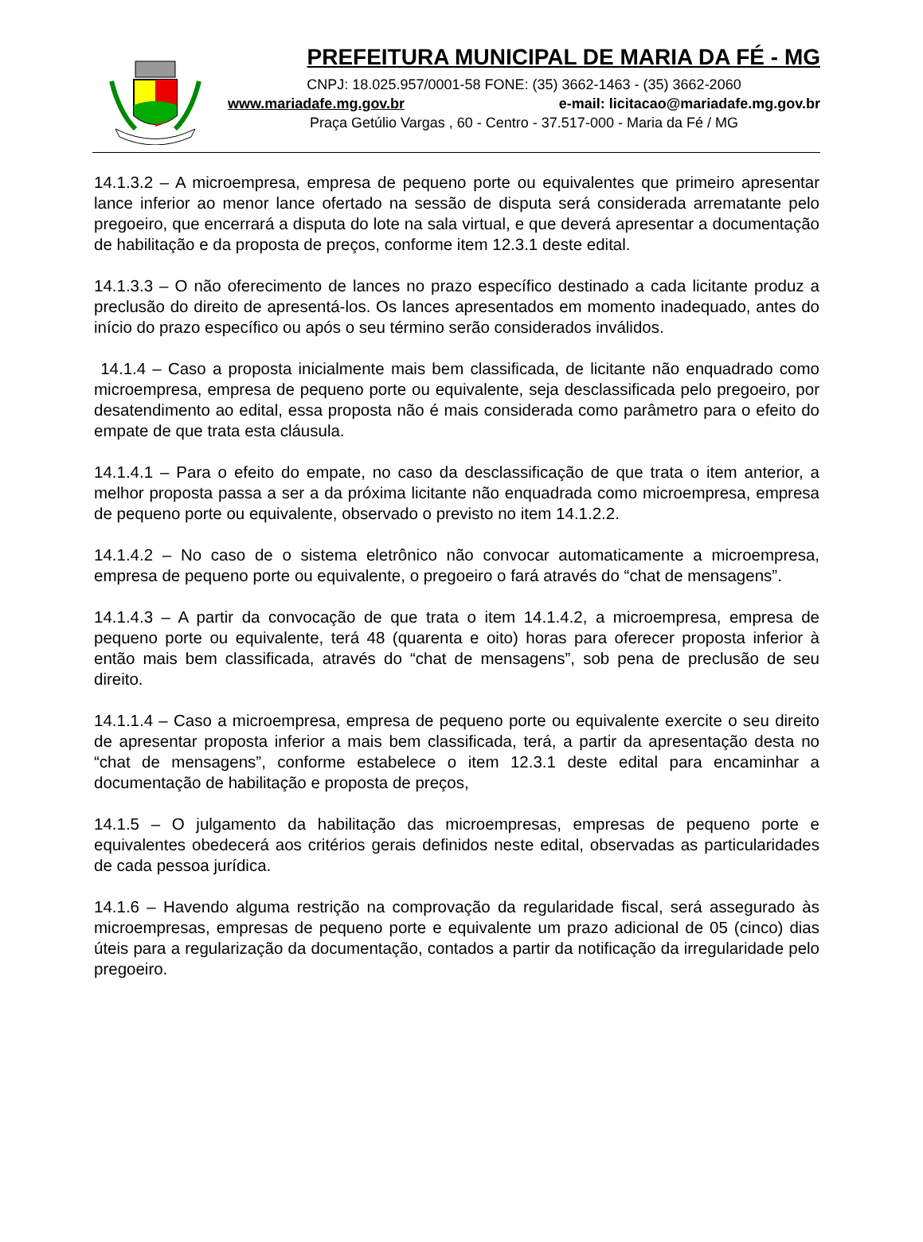PREFEITURA MUNICIPAL DE MARIA DA FÉ - MG
CNPJ: 18.025.957/0001-58 FONE: (35) 3662-1463 - (35) 3662-2060
www.mariadafe.mg.gov.br e-mail: licitacao@mariadafe.mg.gov.br
Praça Getúlio Vargas , 60 - Centro - 37.517-000 - Maria da Fé / MG
14.1.3.2 – A microempresa, empresa de pequeno porte ou equivalentes que primeiro apresentar lance inferior ao menor lance ofertado na sessão de disputa será considerada arrematante pelo pregoeiro, que encerrará a disputa do lote na sala virtual, e que deverá apresentar a documentação de habilitação e da proposta de preços, conforme item 12.3.1 deste edital.
14.1.3.3 – O não oferecimento de lances no prazo específico destinado a cada licitante produz a preclusão do direito de apresentá-los. Os lances apresentados em momento inadequado, antes do início do prazo específico ou após o seu término serão considerados inválidos.
14.1.4 – Caso a proposta inicialmente mais bem classificada, de licitante não enquadrado como microempresa, empresa de pequeno porte ou equivalente, seja desclassificada pelo pregoeiro, por desatendimento ao edital, essa proposta não é mais considerada como parâmetro para o efeito do empate de que trata esta cláusula.
14.1.4.1 – Para o efeito do empate, no caso da desclassificação de que trata o item anterior, a melhor proposta passa a ser a da próxima licitante não enquadrada como microempresa, empresa de pequeno porte ou equivalente, observado o previsto no item 14.1.2.2.
14.1.4.2 – No caso de o sistema eletrônico não convocar automaticamente a microempresa, empresa de pequeno porte ou equivalente, o pregoeiro o fará através do “chat de mensagens”.
14.1.4.3 – A partir da convocação de que trata o item 14.1.4.2, a microempresa, empresa de pequeno porte ou equivalente, terá 48 (quarenta e oito) horas para oferecer proposta inferior à então mais bem classificada, através do “chat de mensagens”, sob pena de preclusão de seu direito.
14.1.1.4 – Caso a microempresa, empresa de pequeno porte ou equivalente exercite o seu direito de apresentar proposta inferior a mais bem classificada, terá, a partir da apresentação desta no “chat de mensagens”, conforme estabelece o item 12.3.1 deste edital para encaminhar a documentação de habilitação e proposta de preços,
14.1.5 – O julgamento da habilitação das microempresas, empresas de pequeno porte e equivalentes obedecerá aos critérios gerais definidos neste edital, observadas as particularidades de cada pessoa jurídica.
14.1.6 – Havendo alguma restrição na comprovação da regularidade fiscal, será assegurado às microempresas, empresas de pequeno porte e equivalente um prazo adicional de 05 (cinco) dias úteis para a regularização da documentação, contados a partir da notificação da irregularidade pelo pregoeiro.